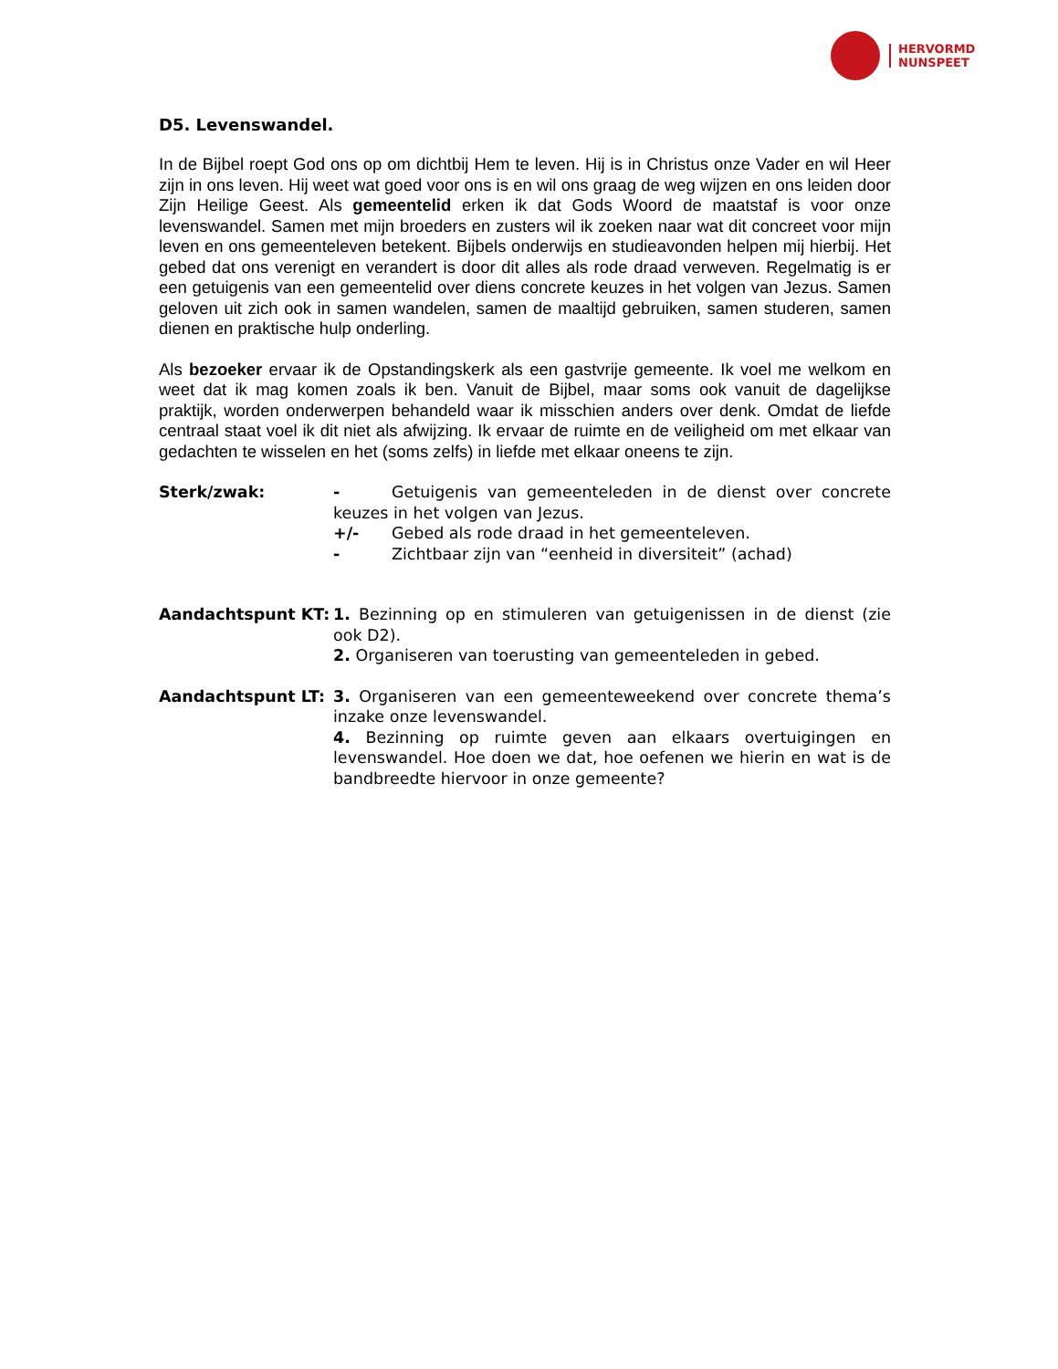HERVORMD
NUNSPEET
D5. Levenswandel.
In de Bijbel roept God ons op om dichtbij Hem te leven. Hij is in Christus onze Vader en wil Heer zijn in ons leven. Hij weet wat goed voor ons is en wil ons graag de weg wijzen en ons leiden door Zijn Heilige Geest. Als gemeentelid erken ik dat Gods Woord de maatstaf is voor onze levenswandel. Samen met mijn broeders en zusters wil ik zoeken naar wat dit concreet voor mijn leven en ons gemeenteleven betekent. Bijbels onderwijs en studieavonden helpen mij hierbij. Het gebed dat ons verenigt en verandert is door dit alles als rode draad verweven. Regelmatig is er een getuigenis van een gemeentelid over diens concrete keuzes in het volgen van Jezus. Samen geloven uit zich ook in samen wandelen, samen de maaltijd gebruiken, samen studeren, samen dienen en praktische hulp onderling.
Als bezoeker ervaar ik de Opstandingskerk als een gastvrije gemeente. Ik voel me welkom en weet dat ik mag komen zoals ik ben. Vanuit de Bijbel, maar soms ook vanuit de dagelijkse praktijk, worden onderwerpen behandeld waar ik misschien anders over denk. Omdat de liefde centraal staat voel ik dit niet als afwijzing. Ik ervaar de ruimte en de veiligheid om met elkaar van gedachten te wisselen en het (soms zelfs) in liefde met elkaar oneens te zijn.
Sterk/zwak: - Getuigenis van gemeenteleden in de dienst over concrete keuzes in het volgen van Jezus.
+/- Gebed als rode draad in het gemeenteleven.
- Zichtbaar zijn van “eenheid in diversiteit” (achad)
Aandachtspunt KT: 1. Bezinning op en stimuleren van getuigenissen in de dienst (zie ook D2).
2. Organiseren van toerusting van gemeenteleden in gebed.
Aandachtspunt LT: 3. Organiseren van een gemeenteweekend over concrete thema’s inzake onze levenswandel.
4. Bezinning op ruimte geven aan elkaars overtuigingen en levenswandel. Hoe doen we dat, hoe oefenen we hierin en wat is de bandbreedte hiervoor in onze gemeente?